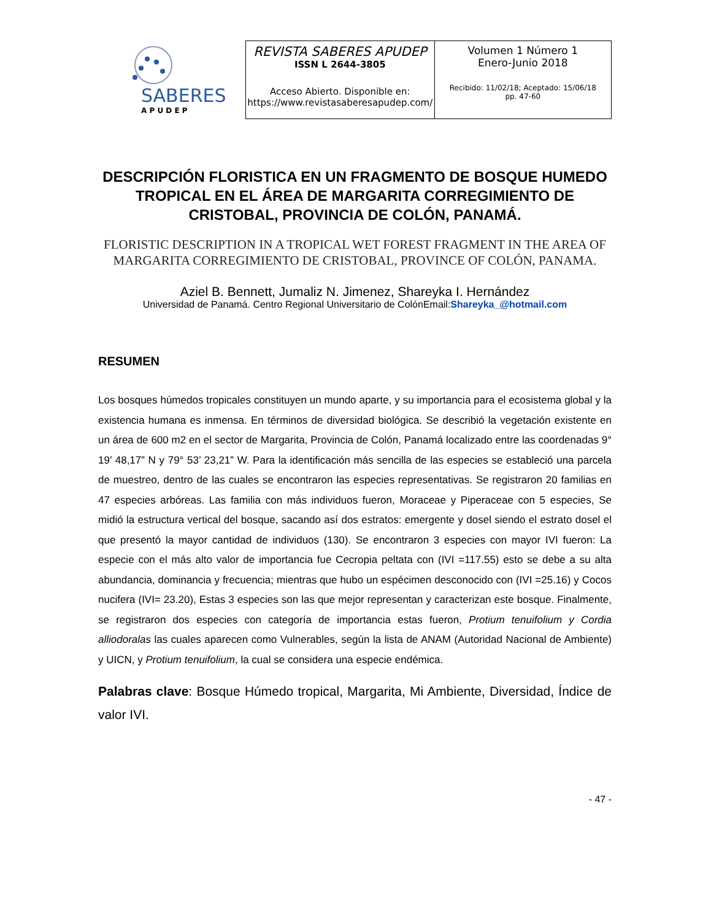SABERES
A P U D E P
| REVISTA SABERES APUDEP ISSN L 2644-3805 Acceso Abierto. Disponible en: https://www.revistasaberesapudep.com/ | Volumen 1 Número 1 Enero-Junio 2018 Recibido: 11/02/18; Aceptado: 15/06/18 pp. 47-60 |
DESCRIPCIÓN FLORISTICA EN UN FRAGMENTO DE BOSQUE HUMEDO TROPICAL EN EL ÁREA DE MARGARITA CORREGIMIENTO DE CRISTOBAL, PROVINCIA DE COLÓN, PANAMÁ.
FLORISTIC DESCRIPTION IN A TROPICAL WET FOREST FRAGMENT IN THE AREA OF MARGARITA CORREGIMIENTO DE CRISTOBAL, PROVINCE OF COLÓN, PANAMA.
Aziel B. Bennett, Jumaliz N. Jimenez, Shareyka I. Hernández
Universidad de Panamá. Centro Regional Universitario de ColónEmail:Shareyka_@hotmail.com
RESUMEN
Los bosques húmedos tropicales constituyen un mundo aparte, y su importancia para el ecosistema global y la existencia humana es inmensa. En términos de diversidad biológica. Se describió la vegetación existente en un área de 600 m2 en el sector de Margarita, Provincia de Colón, Panamá localizado entre las coordenadas 9° 19’ 48,17” N y 79° 53’ 23,21” W. Para la identificación más sencilla de las especies se estableció una parcela de muestreo, dentro de las cuales se encontraron las especies representativas. Se registraron 20 familias en 47 especies arbóreas. Las familia con más individuos fueron, Moraceae y Piperaceae con 5 especies, Se midió la estructura vertical del bosque, sacando así dos estratos: emergente y dosel siendo el estrato dosel el que presentó la mayor cantidad de individuos (130). Se encontraron 3 especies con mayor IVI fueron: La especie con el más alto valor de importancia fue Cecropia peltata con (IVI =117.55) esto se debe a su alta abundancia, dominancia y frecuencia; mientras que hubo un espécimen desconocido con (IVI =25.16) y Cocos nucifera (IVI= 23.20), Estas 3 especies son las que mejor representan y caracterizan este bosque. Finalmente, se registraron dos especies con categoría de importancia estas fueron, Protium tenuifolium y Cordia alliodoralas las cuales aparecen como Vulnerables, según la lista de ANAM (Autoridad Nacional de Ambiente) y UICN, y Protium tenuifolium, la cual se considera una especie endémica.
Palabras clave: Bosque Húmedo tropical, Margarita, Mi Ambiente, Diversidad, Índice de valor IVI.
- 47 -